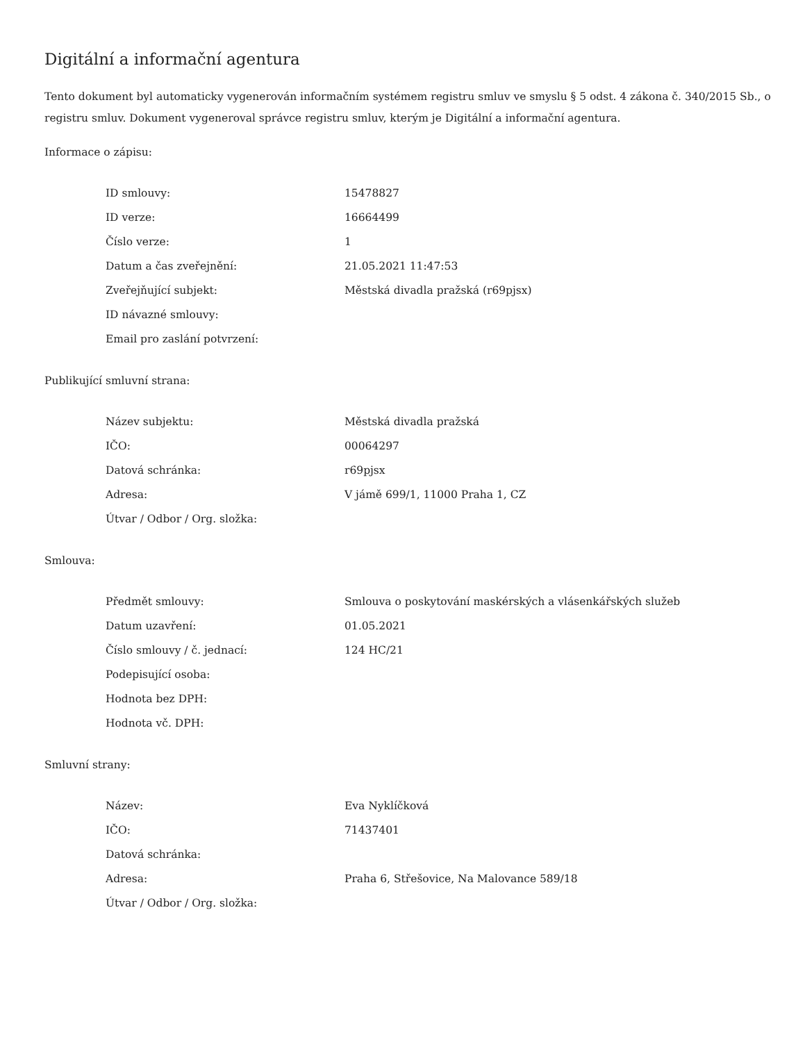Digitální a informační agentura
Tento dokument byl automaticky vygenerován informačním systémem registru smluv ve smyslu § 5 odst. 4 zákona č. 340/2015 Sb., o registru smluv. Dokument vygeneroval správce registru smluv, kterým je Digitální a informační agentura.
Informace o zápisu:
| ID smlouvy: | 15478827 |
| ID verze: | 16664499 |
| Číslo verze: | 1 |
| Datum a čas zveřejnění: | 21.05.2021 11:47:53 |
| Zveřejňující subjekt: | Městská divadla pražská (r69pjsx) |
| ID návazné smlouvy: | |
| Email pro zaslání potvrzení: | |
Publikující smluvní strana:
| Název subjektu: | Městská divadla pražská |
| IČO: | 00064297 |
| Datová schránka: | r69pjsx |
| Adresa: | V jámě 699/1, 11000 Praha 1, CZ |
| Útvar / Odbor / Org. složka: | |
Smlouva:
| Předmět smlouvy: | Smlouva o poskytování maskérských a vlásenkářských služeb |
| Datum uzavření: | 01.05.2021 |
| Číslo smlouvy / č. jednací: | 124 HC/21 |
| Podepisující osoba: | |
| Hodnota bez DPH: | |
| Hodnota vč. DPH: | |
Smluvní strany:
| Název: | Eva Nyklíčková |
| IČO: | 71437401 |
| Datová schránka: | |
| Adresa: | Praha 6, Střešovice, Na Malovance 589/18 |
| Útvar / Odbor / Org. složka: | |